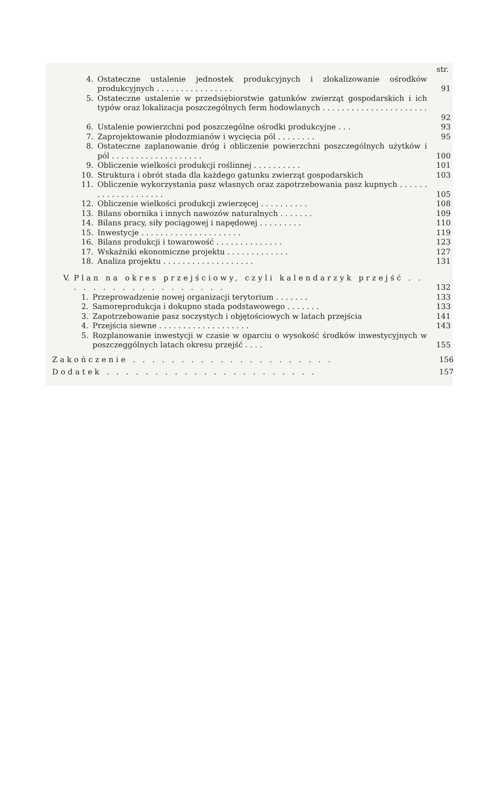str.
4. Ostateczne ustalenie jednostek produkcyjnych i zlokalizowanie ośrodków produkcyjnych . . . . . . . . . . . . . . . .
91
5. Ostateczne ustalenie w przedsiębiorstwie gatunków zwierząt gospodarskich i ich typów oraz lokalizacja poszczególnych ferm hodowlanych . . . . . . . . . . . . . . . . . . . . . .
92
6. Ustalenie powierzchni pod poszczególne ośrodki produkcyjne . . . 93
7. Zaprojektowanie płodozmianów i wycięcia pól . . . . . . . . 95
8. Ostateczne zaplanowanie dróg i obliczenie powierzchni poszczególnych użytków i pól . . . . . . . . . . . . . . . . . . .
100
9. Obliczenie wielkości produkcji roślinnej . . . . . . . . . . 101
10. Struktura i obrót stada dla każdego gatunku zwierząt gospodarskich 103
11. Obliczenie wykorzystania pasz własnych oraz zapotrzebowania pasz kupnych . . . . . . . . . . . . . . . . . . . .
105
12. Obliczenie wielkości produkcji zwierzęcej . . . . . . . . . . 108
13. Bilans obornika i innych nawozów naturalnych . . . . . . . 109
14. Bilans pracy, siły pociągowej i napędowej . . . . . . . . . 110
15. Inwestycje . . . . . . . . . . . . . . . . . . . . . 119
16. Bilans produkcji i towarowość . . . . . . . . . . . . . . 123
17. Wskaźniki ekonomiczne projektu . . . . . . . . . . . . . 127
18. Analiza projektu . . . . . . . . . . . . . . . . . . . 131
V. Plan na okres przejściowy, czyli kalendarzyk przejść . . . . . . . . . . . . . . . . . .
132
1. Przeprowadzenie nowej organizacji terytorium . . . . . . . 133
2. Samoreprodukcja i dokupno stada podstawowego . . . . . . . 133
3. Zapotrzebowanie pasz soczystych i objętościowych w latach przejścia 141
4. Przejścia siewne . . . . . . . . . . . . . . . . . . . 143
5. Rozplanowanie inwestycji w czasie w oparciu o wysokość środków inwestycyjnych w poszczeggólnych latach okresu przejść . . . .
155
Zakończenie . . . . . . . . . . . . . . . . . . . . . 156
Dodatek . . . . . . . . . . . . . . . . . . . . . . 157